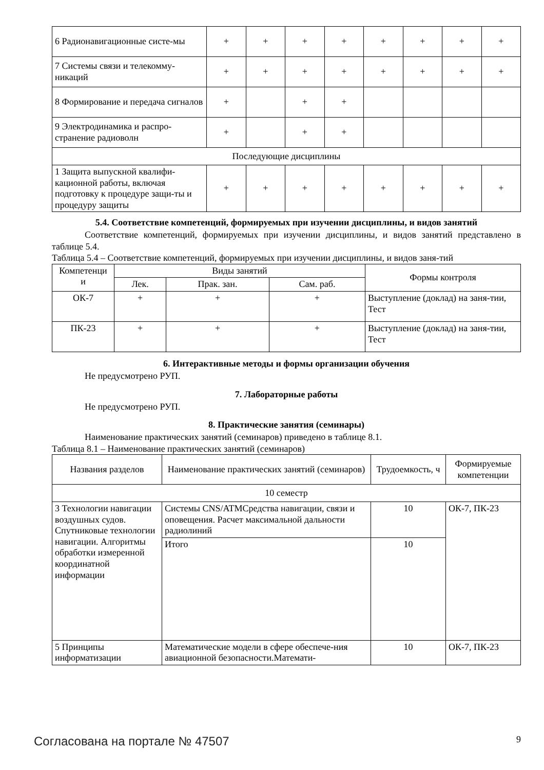| 6 Радионавигационные систе-мы | + | + | + | + | + | + | + | + |
| 7 Системы связи и телекомму-никаций | + | + | + | + | + | + | + | + |
| 8 Формирование и передача сигналов | + | | + | + | | | | |
| 9 Электродинамика и распро-странение радиоволн | + | | + | + | | | | |
| Последующие дисциплины | | | | | | | | |
| 1 Защита выпускной квалифи-кационной работы, включая подготовку к процедуре защи-ты и процедуру защиты | + | + | + | + | + | + | + | + |
5.4. Соответствие компетенций, формируемых при изучении дисциплины, и видов занятий
Соответствие компетенций, формируемых при изучении дисциплины, и видов занятий представлено в таблице 5.4.
Таблица 5.4 – Соответствие компетенций, формируемых при изучении дисциплины, и видов заня-тий
| Компетенци и | Виды занятий | | | Формы контроля |
| --- | --- | --- | --- | --- |
| | Лек. | Прак. зан. | Сам. раб. | |
| ОК-7 | + | + | + | Выступление (доклад) на заня-тии, Тест |
| ПК-23 | + | + | + | Выступление (доклад) на заня-тии, Тест |
6. Интерактивные методы и формы организации обучения
Не предусмотрено РУП.
7. Лабораторные работы
Не предусмотрено РУП.
8. Практические занятия (семинары)
Наименование практических занятий (семинаров) приведено в таблице 8.1.
Таблица 8.1 – Наименование практических занятий (семинаров)
| Названия разделов | Наименование практических занятий (семинаров) | Трудоемкость, ч | Формируемые компетенции |
| --- | --- | --- | --- |
| 10 семестр | | | |
| 3 Технологии навигации воздушных судов. Спутниковые технологии навигации. Алгоритмы обработки измеренной координатной информации | Системы CNS/ATMСредства навигации, связи и оповещения. Расчет максимальной дальности радиолиний | 10 | ОК-7, ПК-23 |
| | Итого | 10 | |
| 5 Принципы информатизации | Математические модели в сфере обеспече-ния авиационной безопасности.Математи- | 10 | ОК-7, ПК-23 |
Согласована на портале № 47507 9